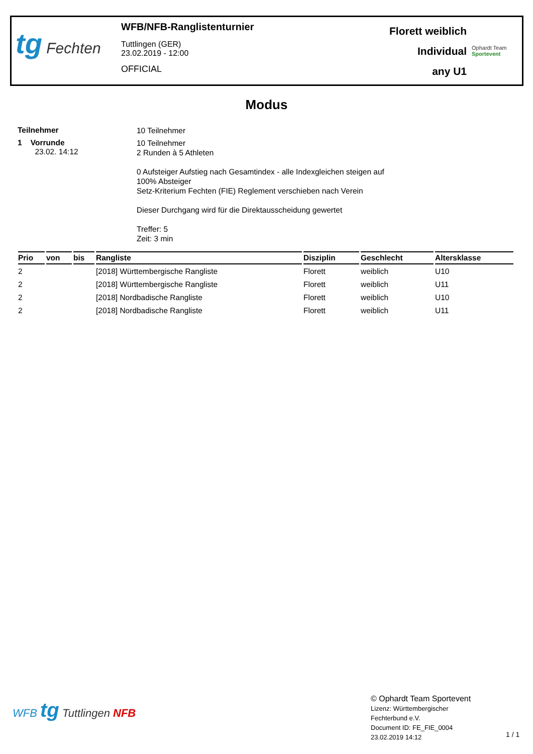tg Fechten
WFB/NFB-Ranglistenturnier
Tuttlingen (GER)
23.02.2019 - 12:00
OFFICIAL
Florett weiblich
Individual
any U1
Ophardt Team
Sportevent
Modus
Teilnehmer
10 Teilnehmer
1 Vorrunde
23.02. 14:12
10 Teilnehmer
2 Runden à 5 Athleten
0 Aufsteiger Aufstieg nach Gesamtindex - alle Indexgleichen steigen auf
100% Absteiger
Setz-Kriterium Fechten (FIE) Reglement verschieben nach Verein
Dieser Durchgang wird für die Direktausscheidung gewertet
Treffer: 5
Zeit: 3 min
| Prio | von | bis | Rangliste | Disziplin | Geschlecht | Altersklasse |
| --- | --- | --- | --- | --- | --- | --- |
| 2 | | | [2018] Württembergische Rangliste | Florett | weiblich | U10 |
| 2 | | | [2018] Württembergische Rangliste | Florett | weiblich | U11 |
| 2 | | | [2018] Nordbadische Rangliste | Florett | weiblich | U10 |
| 2 | | | [2018] Nordbadische Rangliste | Florett | weiblich | U11 |
WFB tg Tuttlingen NFB
© Ophardt Team Sportevent
Lizenz: Württembergischer
Fechterbund e.V.
Document ID: FE_FIE_0004
23.02.2019 14:12
1 / 1